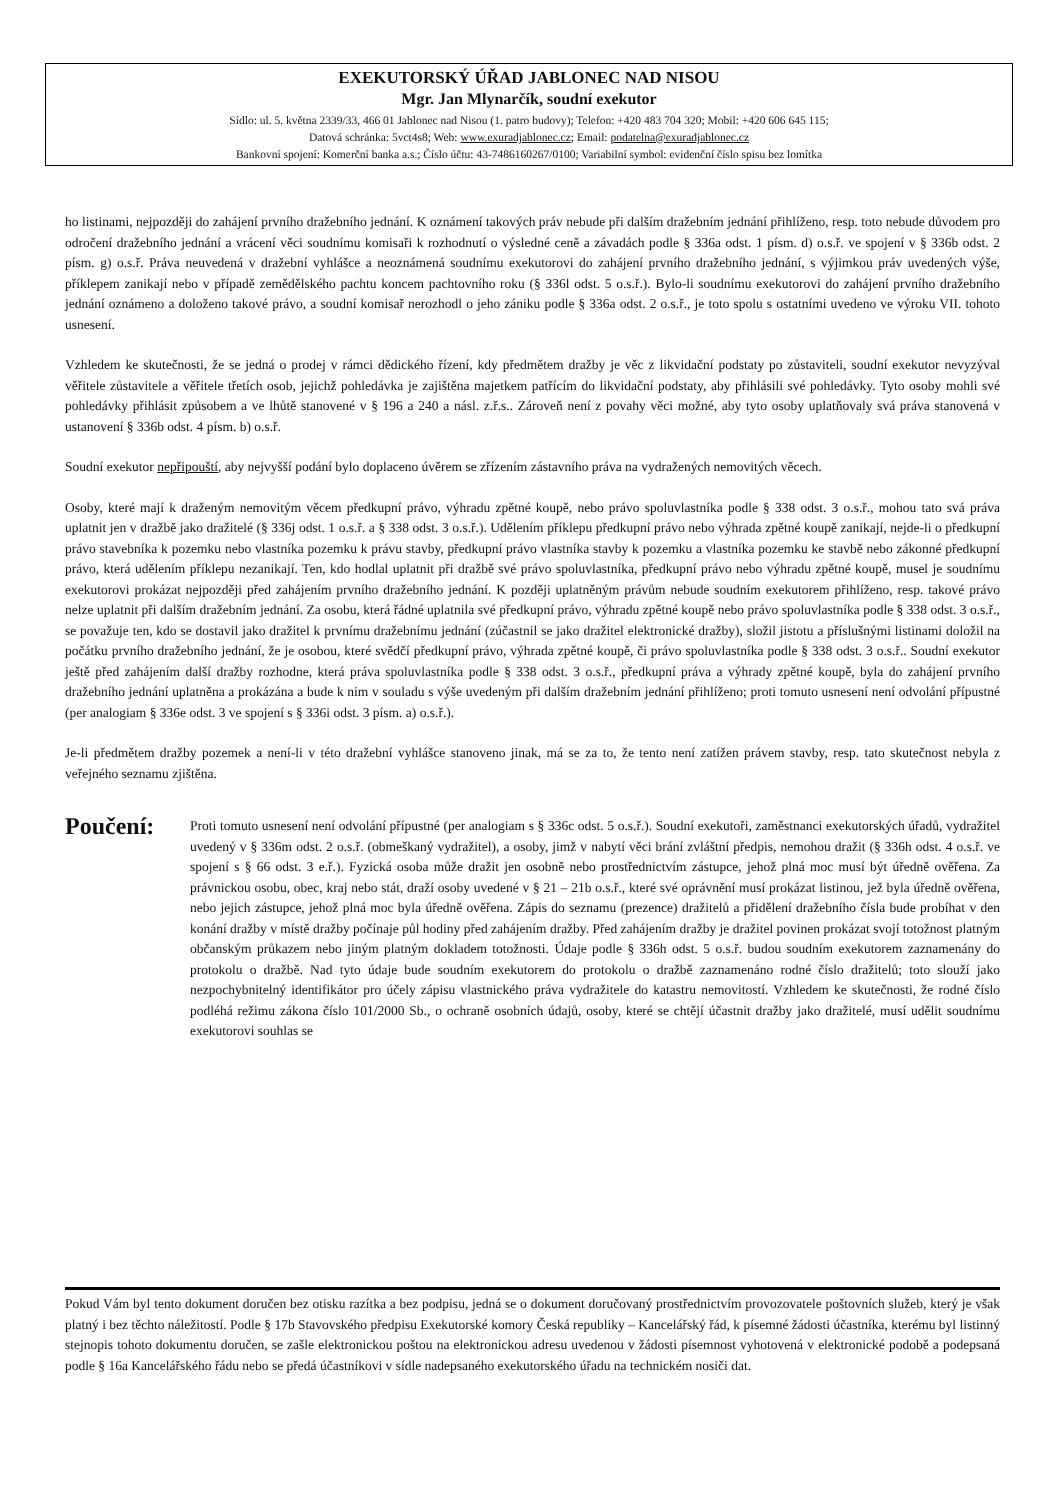EXEKUTORSKÝ ÚŘAD JABLONEC NAD NISOU
Mgr. Jan Mlynarčík, soudní exekutor
Sídlo: ul. 5. května 2339/33, 466 01 Jablonec nad Nisou (1. patro budovy); Telefon: +420 483 704 320; Mobil: +420 606 645 115;
Datová schránka: 5vct4s8; Web: www.exuradjablonec.cz; Email: podatelna@exuradjablonec.cz
Bankovní spojení: Komerční banka a.s.; Číslo účtu: 43-7486160267/0100; Variabilní symbol: evidenční číslo spisu bez lomítka
ho listinami, nejpozději do zahájení prvního dražebního jednání. K oznámení takových práv nebude při dalším dražebním jednání přihlíženo, resp. toto nebude důvodem pro odročení dražebního jednání a vrácení věci soudnímu komisaři k rozhodnutí o výsledné ceně a závadách podle § 336a odst. 1 písm. d) o.s.ř. ve spojení v § 336b odst. 2 písm. g) o.s.ř. Práva neuvedená v dražební vyhlášce a neoznámená soudnímu exekutorovi do zahájení prvního dražebního jednání, s výjimkou práv uvedených výše, příklepem zanikají nebo v případě zemědělského pachtu koncem pachtovního roku (§ 336l odst. 5 o.s.ř.). Bylo-li soudnímu exekutorovi do zahájení prvního dražebního jednání oznámeno a doloženo takové právo, a soudní komisař nerozhodl o jeho zániku podle § 336a odst. 2 o.s.ř., je toto spolu s ostatními uvedeno ve výroku VII. tohoto usnesení.
Vzhledem ke skutečnosti, že se jedná o prodej v rámci dědického řízení, kdy předmětem dražby je věc z likvidační podstaty po zůstaviteli, soudní exekutor nevyzýval věřitele zůstavitele a věřitele třetích osob, jejichž pohledávka je zajištěna majetkem patřícím do likvidační podstaty, aby přihlásili své pohledávky. Tyto osoby mohli své pohledávky přihlásit způsobem a ve lhůtě stanovené v § 196 a 240 a násl. z.ř.s.. Zároveň není z povahy věci možné, aby tyto osoby uplatňovaly svá práva stanovená v ustanovení § 336b odst. 4 písm. b) o.s.ř.
Soudní exekutor nepřipouští, aby nejvyšší podání bylo doplaceno úvěrem se zřízením zástavního práva na vydražených nemovitých věcech.
Osoby, které mají k draženým nemovitým věcem předkupní právo, výhradu zpětné koupě, nebo právo spoluvlastníka podle § 338 odst. 3 o.s.ř., mohou tato svá práva uplatnit jen v dražbě jako dražitelé (§ 336j odst. 1 o.s.ř. a § 338 odst. 3 o.s.ř.). Udělením příklepu předkupní právo nebo výhrada zpětné koupě zanikají, nejde-li o předkupní právo stavebníka k pozemku nebo vlastníka pozemku k právu stavby, předkupní právo vlastníka stavby k pozemku a vlastníka pozemku ke stavbě nebo zákonné předkupní právo, která udělením příklepu nezanikají. Ten, kdo hodlal uplatnit při dražbě své právo spoluvlastníka, předkupní právo nebo výhradu zpětné koupě, musel je soudnímu exekutorovi prokázat nejpozději před zahájením prvního dražebního jednání. K později uplatněným právům nebude soudním exekutorem přihlíženo, resp. takové právo nelze uplatnit při dalším dražebním jednání. Za osobu, která řádné uplatnila své předkupní právo, výhradu zpětné koupě nebo právo spoluvlastníka podle § 338 odst. 3 o.s.ř., se považuje ten, kdo se dostavil jako dražitel k prvnímu dražebnímu jednání (zúčastnil se jako dražitel elektronické dražby), složil jistotu a příslušnými listinami doložil na počátku prvního dražebního jednání, že je osobou, které svědčí předkupní právo, výhrada zpětné koupě, či právo spoluvlastníka podle § 338 odst. 3 o.s.ř.. Soudní exekutor ještě před zahájením další dražby rozhodne, která práva spoluvlastníka podle § 338 odst. 3 o.s.ř., předkupní práva a výhrady zpětné koupě, byla do zahájení prvního dražebního jednání uplatněna a prokázána a bude k nim v souladu s výše uvedeným při dalším dražebním jednání přihlíženo; proti tomuto usnesení není odvolání přípustné (per analogiam § 336e odst. 3 ve spojení s § 336i odst. 3 písm. a) o.s.ř.).
Je-li předmětem dražby pozemek a není-li v této dražební vyhlášce stanoveno jinak, má se za to, že tento není zatížen právem stavby, resp. tato skutečnost nebyla z veřejného seznamu zjištěna.
Poučení:
Proti tomuto usnesení není odvolání přípustné (per analogiam s § 336c odst. 5 o.s.ř.). Soudní exekutoři, zaměstnanci exekutorských úřadů, vydražitel uvedený v § 336m odst. 2 o.s.ř. (obmeškaný vydražitel), a osoby, jimž v nabytí věci brání zvláštní předpis, nemohou dražit (§ 336h odst. 4 o.s.ř. ve spojení s § 66 odst. 3 e.ř.). Fyzická osoba může dražit jen osobně nebo prostřednictvím zástupce, jehož plná moc musí být úředně ověřena. Za právnickou osobu, obec, kraj nebo stát, draží osoby uvedené v § 21 – 21b o.s.ř., které své oprávnění musí prokázat listinou, jež byla úředně ověřena, nebo jejich zástupce, jehož plná moc byla úředně ověřena. Zápis do seznamu (prezence) dražitelů a přidělení dražebního čísla bude probíhat v den konání dražby v místě dražby počínaje půl hodiny před zahájením dražby. Před zahájením dražby je dražitel povinen prokázat svojí totožnost platným občanským průkazem nebo jiným platným dokladem totožnosti. Údaje podle § 336h odst. 5 o.s.ř. budou soudním exekutorem zaznamenány do protokolu o dražbě. Nad tyto údaje bude soudním exekutorem do protokolu o dražbě zaznamenáno rodné číslo dražitelů; toto slouží jako nezpochybnitelný identifikátor pro účely zápisu vlastnického práva vydražitele do katastru nemovitostí. Vzhledem ke skutečnosti, že rodné číslo podléhá režimu zákona číslo 101/2000 Sb., o ochraně osobních údajů, osoby, které se chtějí účastnit dražby jako dražitelé, musí udělit soudnímu exekutorovi souhlas se
Pokud Vám byl tento dokument doručen bez otisku razítka a bez podpisu, jedná se o dokument doručovaný prostřednictvím provozovatele poštovních služeb, který je však platný i bez těchto náležitostí. Podle § 17b Stavovského předpisu Exekutorské komory Česká republiky – Kancelářský řád, k písemné žádosti účastníka, kterému byl listinný stejnopis tohoto dokumentu doručen, se zašle elektronickou poštou na elektronickou adresu uvedenou v žádosti písemnost vyhotovená v elektronické podobě a podepsaná podle § 16a Kancelářského řádu nebo se předá účastníkovi v sídle nadepsaného exekutorského úřadu na technickém nosiči dat.